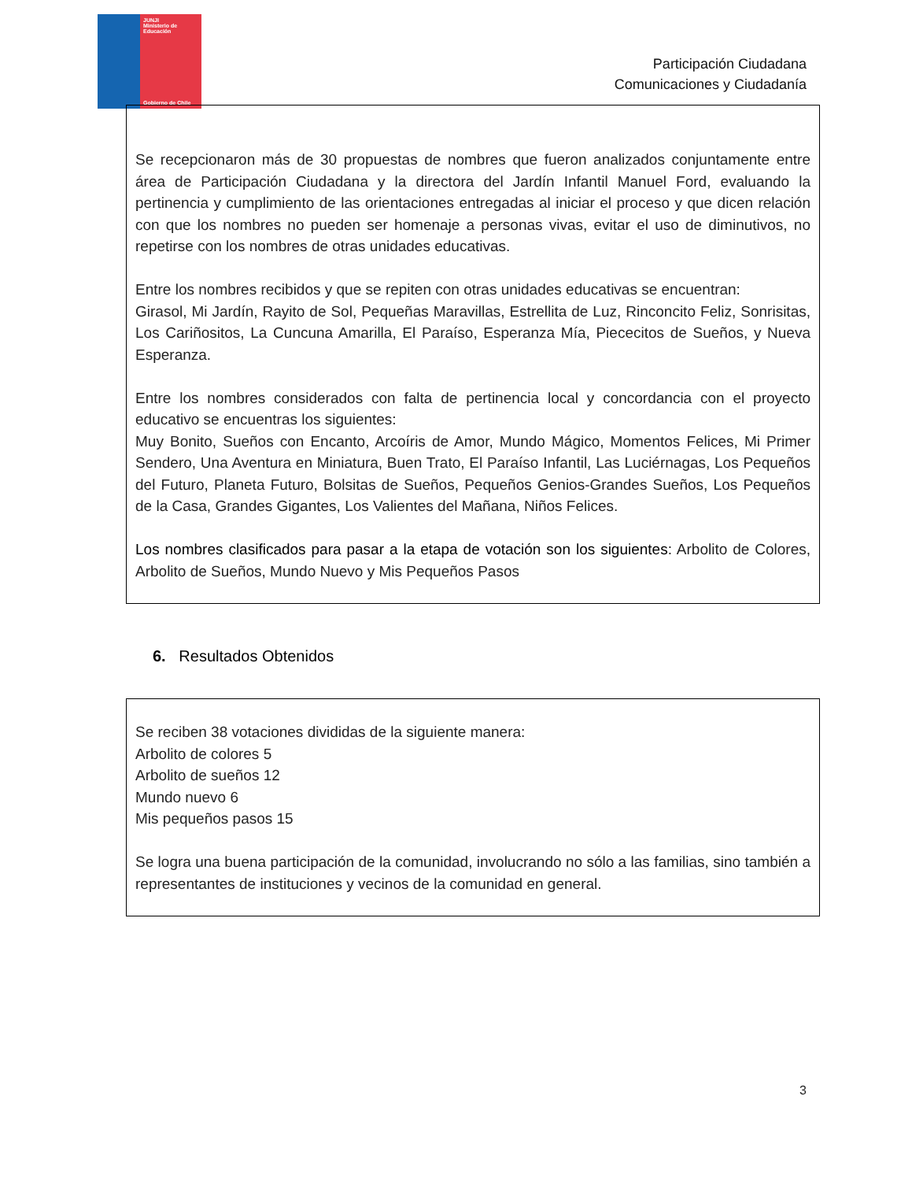JUNJI
Ministerio de Educación
Gobierno de Chile
Participación Ciudadana
Comunicaciones y Ciudadanía
Se recepcionaron más de 30 propuestas de nombres que fueron analizados conjuntamente entre área de Participación Ciudadana y la directora del Jardín Infantil Manuel Ford, evaluando la pertinencia y cumplimiento de las orientaciones entregadas al iniciar el proceso y que dicen relación con que los nombres no pueden ser homenaje a personas vivas, evitar el uso de diminutivos, no repetirse con los nombres de otras unidades educativas.
Entre los nombres recibidos y que se repiten con otras unidades educativas se encuentran:
Girasol, Mi Jardín, Rayito de Sol, Pequeñas Maravillas, Estrellita de Luz, Rinconcito Feliz, Sonrisitas, Los Cariñositos, La Cuncuna Amarilla, El Paraíso, Esperanza Mía, Piececitos de Sueños, y Nueva Esperanza.
Entre los nombres considerados con falta de pertinencia local y concordancia con el proyecto educativo se encuentras los siguientes:
Muy Bonito, Sueños con Encanto, Arcoíris de Amor, Mundo Mágico, Momentos Felices, Mi Primer Sendero, Una Aventura en Miniatura, Buen Trato, El Paraíso Infantil, Las Luciérnagas, Los Pequeños del Futuro, Planeta Futuro, Bolsitas de Sueños, Pequeños Genios-Grandes Sueños, Los Pequeños de la Casa, Grandes Gigantes, Los Valientes del Mañana, Niños Felices.
Los nombres clasificados para pasar a la etapa de votación son los siguientes: Arbolito de Colores, Arbolito de Sueños, Mundo Nuevo y Mis Pequeños Pasos
6. Resultados Obtenidos
Se reciben 38 votaciones divididas de la siguiente manera:
Arbolito de colores 5
Arbolito de sueños 12
Mundo nuevo 6
Mis pequeños pasos 15
Se logra una buena participación de la comunidad, involucrando no sólo a las familias, sino también a representantes de instituciones y vecinos de la comunidad en general.
3